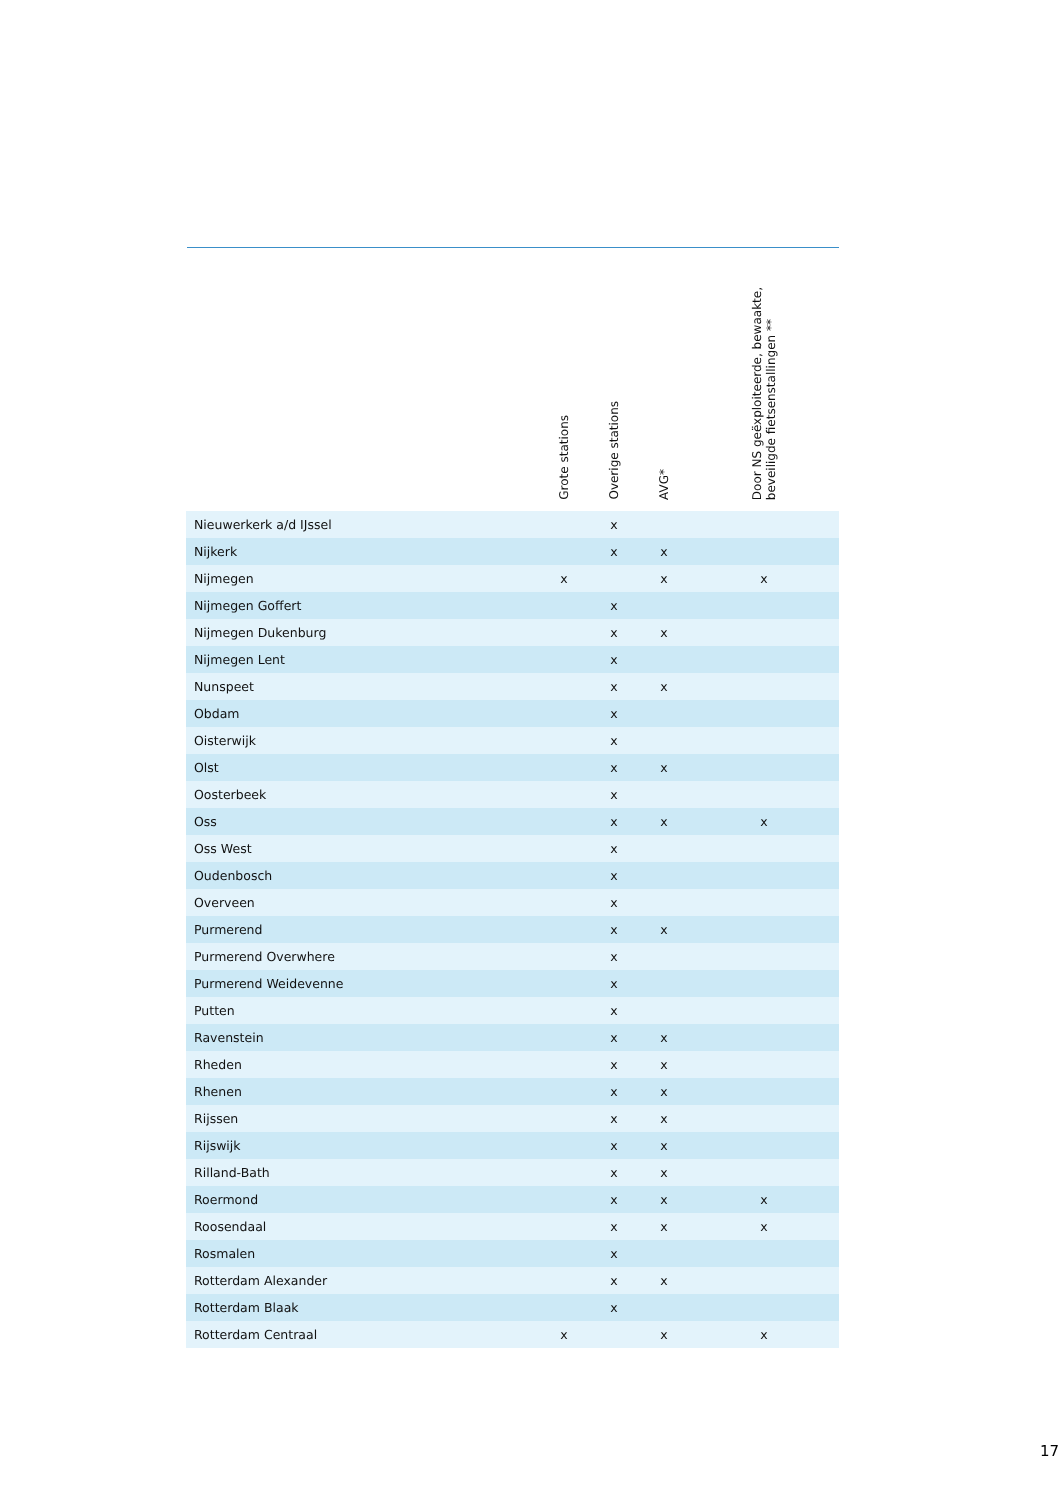| | Grote stations | Overige stations | AVG* | | Door NS geëxploiteerde, bewaakte, beveiligde fietsenstallingen ** | |
| --- | --- | --- | --- | --- | --- | --- |
| Nieuwerkerk a/d IJssel | | x | | | | |
| Nijkerk | | x | x | | | |
| Nijmegen | x | | x | | x | |
| Nijmegen Goffert | | x | | | | |
| Nijmegen Dukenburg | | x | x | | | |
| Nijmegen Lent | | x | | | | |
| Nunspeet | | x | x | | | |
| Obdam | | x | | | | |
| Oisterwijk | | x | | | | |
| Olst | | x | x | | | |
| Oosterbeek | | x | | | | |
| Oss | | x | x | | x | |
| Oss West | | x | | | | |
| Oudenbosch | | x | | | | |
| Overveen | | x | | | | |
| Purmerend | | x | x | | | |
| Purmerend Overwhere | | x | | | | |
| Purmerend Weidevenne | | x | | | | |
| Putten | | x | | | | |
| Ravenstein | | x | x | | | |
| Rheden | | x | x | | | |
| Rhenen | | x | x | | | |
| Rijssen | | x | x | | | |
| Rijswijk | | x | x | | | |
| Rilland-Bath | | x | x | | | |
| Roermond | | x | x | | x | |
| Roosendaal | | x | x | | x | |
| Rosmalen | | x | | | | |
| Rotterdam Alexander | | x | x | | | |
| Rotterdam Blaak | | x | | | | |
| Rotterdam Centraal | x | | x | | x | |
17